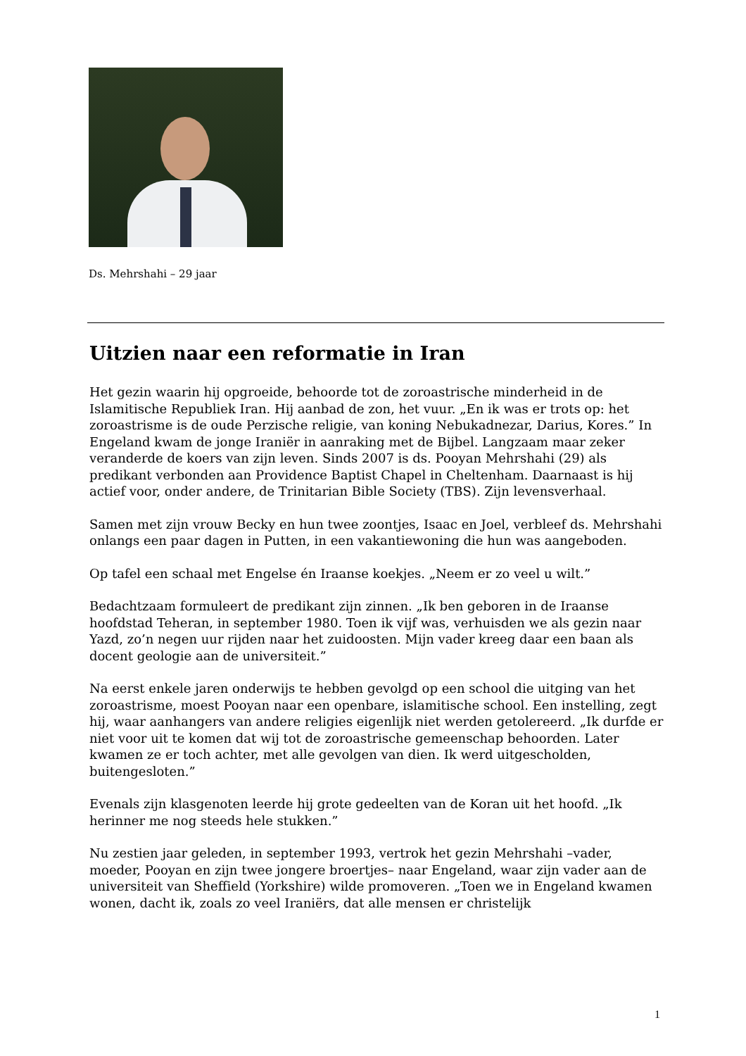Ds. Mehrshahi – 29 jaar
Uitzien naar een reformatie in Iran
Het gezin waarin hij opgroeide, behoorde tot de zoroastrische minderheid in de Islamitische Republiek Iran. Hij aanbad de zon, het vuur. „En ik was er trots op: het zoroastrisme is de oude Perzische religie, van koning Nebukadnezar, Darius, Kores.” In Engeland kwam de jonge Iraniër in aanraking met de Bijbel. Langzaam maar zeker veranderde de koers van zijn leven. Sinds 2007 is ds. Pooyan Mehrshahi (29) als predikant verbonden aan Providence Baptist Chapel in Cheltenham. Daarnaast is hij actief voor, onder andere, de Trinitarian Bible Society (TBS). Zijn levensverhaal.
Samen met zijn vrouw Becky en hun twee zoontjes, Isaac en Joel, verbleef ds. Mehrshahi onlangs een paar dagen in Putten, in een vakantiewoning die hun was aangeboden.
Op tafel een schaal met Engelse én Iraanse koekjes. „Neem er zo veel u wilt.”
Bedachtzaam formuleert de predikant zijn zinnen. „Ik ben geboren in de Iraanse hoofdstad Teheran, in september 1980. Toen ik vijf was, verhuisden we als gezin naar Yazd, zo’n negen uur rijden naar het zuidoosten. Mijn vader kreeg daar een baan als docent geologie aan de universiteit.”
Na eerst enkele jaren onderwijs te hebben gevolgd op een school die uitging van het zoroastrisme, moest Pooyan naar een openbare, islamitische school. Een instelling, zegt hij, waar aanhangers van andere religies eigenlijk niet werden getolereerd. „Ik durfde er niet voor uit te komen dat wij tot de zoroastrische gemeenschap behoorden. Later kwamen ze er toch achter, met alle gevolgen van dien. Ik werd uitgescholden, buitengesloten.”
Evenals zijn klasgenoten leerde hij grote gedeelten van de Koran uit het hoofd. „Ik herinner me nog steeds hele stukken.”
Nu zestien jaar geleden, in september 1993, vertrok het gezin Mehrshahi –vader, moeder, Pooyan en zijn twee jongere broertjes– naar Engeland, waar zijn vader aan de universiteit van Sheffield (Yorkshire) wilde promoveren. „Toen we in Engeland kwamen wonen, dacht ik, zoals zo veel Iraniërs, dat alle mensen er christelijk
1